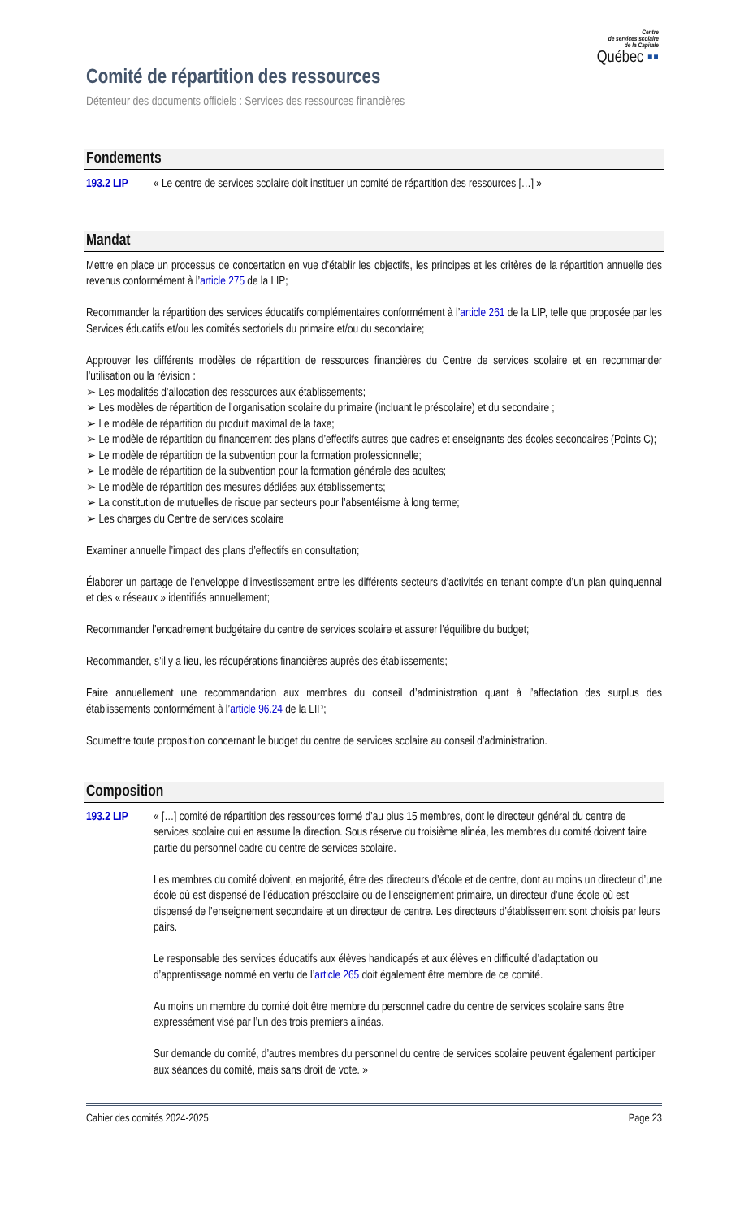Centre
de services scolaire
de la Capitale
Québec ▪▪
Comité de répartition des ressources
Détenteur des documents officiels : Services des ressources financières
Fondements
193.2 LIP « Le centre de services scolaire doit instituer un comité de répartition des ressources […] »
Mandat
Mettre en place un processus de concertation en vue d’établir les objectifs, les principes et les critères de la répartition annuelle des revenus conformément à l’article 275 de la LIP;
Recommander la répartition des services éducatifs complémentaires conformément à l’article 261 de la LIP, telle que proposée par les Services éducatifs et/ou les comités sectoriels du primaire et/ou du secondaire;
Approuver les différents modèles de répartition de ressources financières du Centre de services scolaire et en recommander l’utilisation ou la révision :
➢ Les modalités d’allocation des ressources aux établissements;
➢ Les modèles de répartition de l’organisation scolaire du primaire (incluant le préscolaire) et du secondaire ;
➢ Le modèle de répartition du produit maximal de la taxe;
➢ Le modèle de répartition du financement des plans d’effectifs autres que cadres et enseignants des écoles secondaires (Points C);
➢ Le modèle de répartition de la subvention pour la formation professionnelle;
➢ Le modèle de répartition de la subvention pour la formation générale des adultes;
➢ Le modèle de répartition des mesures dédiées aux établissements;
➢ La constitution de mutuelles de risque par secteurs pour l’absentéisme à long terme;
➢ Les charges du Centre de services scolaire
Examiner annuelle l’impact des plans d’effectifs en consultation;
Élaborer un partage de l’enveloppe d’investissement entre les différents secteurs d’activités en tenant compte d’un plan quinquennal et des « réseaux » identifiés annuellement;
Recommander l’encadrement budgétaire du centre de services scolaire et assurer l’équilibre du budget;
Recommander, s’il y a lieu, les récupérations financières auprès des établissements;
Faire annuellement une recommandation aux membres du conseil d’administration quant à l’affectation des surplus des établissements conformément à l’article 96.24 de la LIP;
Soumettre toute proposition concernant le budget du centre de services scolaire au conseil d’administration.
Composition
193.2 LIP « […] comité de répartition des ressources formé d’au plus 15 membres, dont le directeur général du centre de services scolaire qui en assume la direction. Sous réserve du troisième alinéa, les membres du comité doivent faire partie du personnel cadre du centre de services scolaire.
Les membres du comité doivent, en majorité, être des directeurs d’école et de centre, dont au moins un directeur d’une école où est dispensé de l’éducation préscolaire ou de l’enseignement primaire, un directeur d’une école où est dispensé de l’enseignement secondaire et un directeur de centre. Les directeurs d’établissement sont choisis par leurs pairs.
Le responsable des services éducatifs aux élèves handicapés et aux élèves en difficulté d’adaptation ou d’apprentissage nommé en vertu de l’article 265 doit également être membre de ce comité.
Au moins un membre du comité doit être membre du personnel cadre du centre de services scolaire sans être expressément visé par l’un des trois premiers alinéas.
Sur demande du comité, d’autres membres du personnel du centre de services scolaire peuvent également participer aux séances du comité, mais sans droit de vote. »
Cahier des comités 2024-2025 Page 23